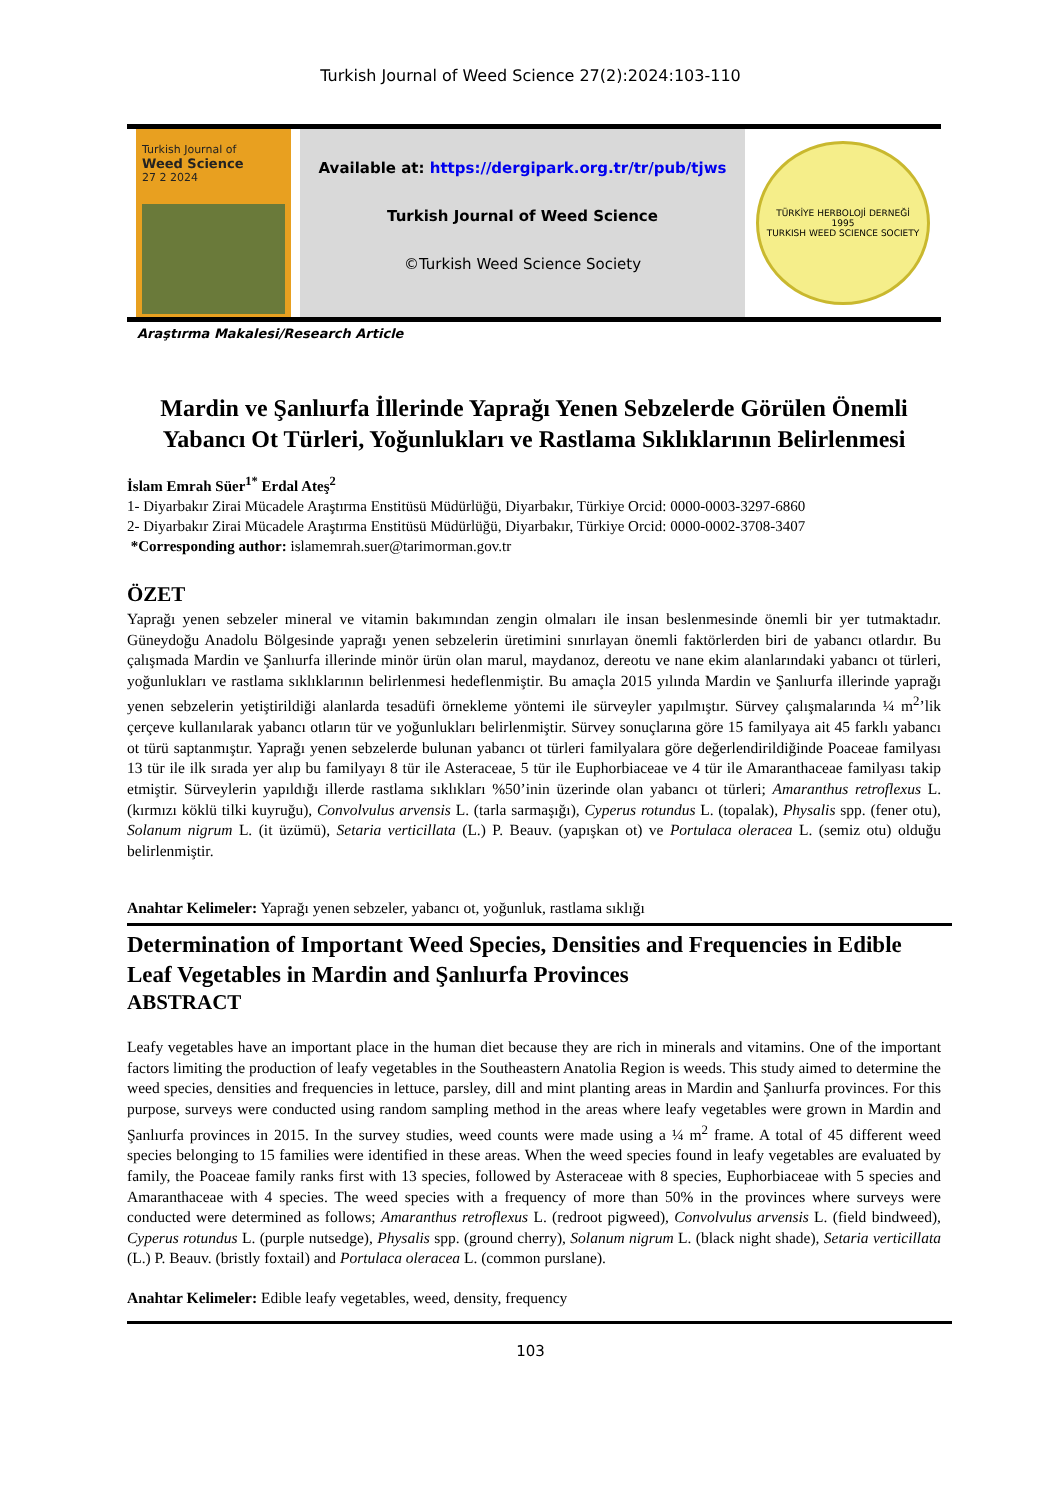Turkish Journal of Weed Science 27(2):2024:103-110
Turkish Journal of
Weed Science
27 2 2024
Available at: https://dergipark.org.tr/tr/pub/tjws
Turkish Journal of Weed Science
©Turkish Weed Science Society
TÜRKİYE HERBOLOJİ DERNEĞİ
1995
TURKISH WEED SCIENCE SOCIETY
Araştırma Makalesi/Research Article
Mardin ve Şanlıurfa İllerinde Yaprağı Yenen Sebzelerde Görülen Önemli Yabancı Ot Türleri, Yoğunlukları ve Rastlama Sıklıklarının Belirlenmesi
İslam Emrah Süer<sup>1*</sup> Erdal Ateş<sup>2</sup>
1- Diyarbakır Zirai Mücadele Araştırma Enstitüsü Müdürlüğü, Diyarbakır, Türkiye Orcid: 0000-0003-3297-6860
2- Diyarbakır Zirai Mücadele Araştırma Enstitüsü Müdürlüğü, Diyarbakır, Türkiye Orcid: 0000-0002-3708-3407
*Corresponding author: islamemrah.suer@tarimorman.gov.tr
ÖZET
Yaprağı yenen sebzeler mineral ve vitamin bakımından zengin olmaları ile insan beslenmesinde önemli bir yer tutmaktadır. Güneydoğu Anadolu Bölgesinde yaprağı yenen sebzelerin üretimini sınırlayan önemli faktörlerden biri de yabancı otlardır. Bu çalışmada Mardin ve Şanlıurfa illerinde minör ürün olan marul, maydanoz, dereotu ve nane ekim alanlarındaki yabancı ot türleri, yoğunlukları ve rastlama sıklıklarının belirlenmesi hedeflenmiştir. Bu amaçla 2015 yılında Mardin ve Şanlıurfa illerinde yaprağı yenen sebzelerin yetiştirildiği alanlarda tesadüfi örnekleme yöntemi ile sürveyler yapılmıştır. Sürvey çalışmalarında ¼ m<sup>2</sup>’lik çerçeve kullanılarak yabancı otların tür ve yoğunlukları belirlenmiştir. Sürvey sonuçlarına göre 15 familyaya ait 45 farklı yabancı ot türü saptanmıştır. Yaprağı yenen sebzelerde bulunan yabancı ot türleri familyalara göre değerlendirildiğinde Poaceae familyası 13 tür ile ilk sırada yer alıp bu familyayı 8 tür ile Asteraceae, 5 tür ile Euphorbiaceae ve 4 tür ile Amaranthaceae familyası takip etmiştir. Sürveylerin yapıldığı illerde rastlama sıklıkları %50’inin üzerinde olan yabancı ot türleri; Amaranthus retroflexus L. (kırmızı köklü tilki kuyruğu), Convolvulus arvensis L. (tarla sarmaşığı), Cyperus rotundus L. (topalak), Physalis spp. (fener otu), Solanum nigrum L. (it üzümü), Setaria verticillata (L.) P. Beauv. (yapışkan ot) ve Portulaca oleracea L. (semiz otu) olduğu belirlenmiştir.
Anahtar Kelimeler: Yaprağı yenen sebzeler, yabancı ot, yoğunluk, rastlama sıklığı
Determination of Important Weed Species, Densities and Frequencies in Edible Leaf Vegetables in Mardin and Şanlıurfa Provinces
ABSTRACT
Leafy vegetables have an important place in the human diet because they are rich in minerals and vitamins. One of the important factors limiting the production of leafy vegetables in the Southeastern Anatolia Region is weeds. This study aimed to determine the weed species, densities and frequencies in lettuce, parsley, dill and mint planting areas in Mardin and Şanlıurfa provinces. For this purpose, surveys were conducted using random sampling method in the areas where leafy vegetables were grown in Mardin and Şanlıurfa provinces in 2015. In the survey studies, weed counts were made using a ¼ m<sup>2</sup> frame. A total of 45 different weed species belonging to 15 families were identified in these areas. When the weed species found in leafy vegetables are evaluated by family, the Poaceae family ranks first with 13 species, followed by Asteraceae with 8 species, Euphorbiaceae with 5 species and Amaranthaceae with 4 species. The weed species with a frequency of more than 50% in the provinces where surveys were conducted were determined as follows; Amaranthus retroflexus L. (redroot pigweed), Convolvulus arvensis L. (field bindweed), Cyperus rotundus L. (purple nutsedge), Physalis spp. (ground cherry), Solanum nigrum L. (black night shade), Setaria verticillata (L.) P. Beauv. (bristly foxtail) and Portulaca oleracea L. (common purslane).
Anahtar Kelimeler: Edible leafy vegetables, weed, density, frequency
103